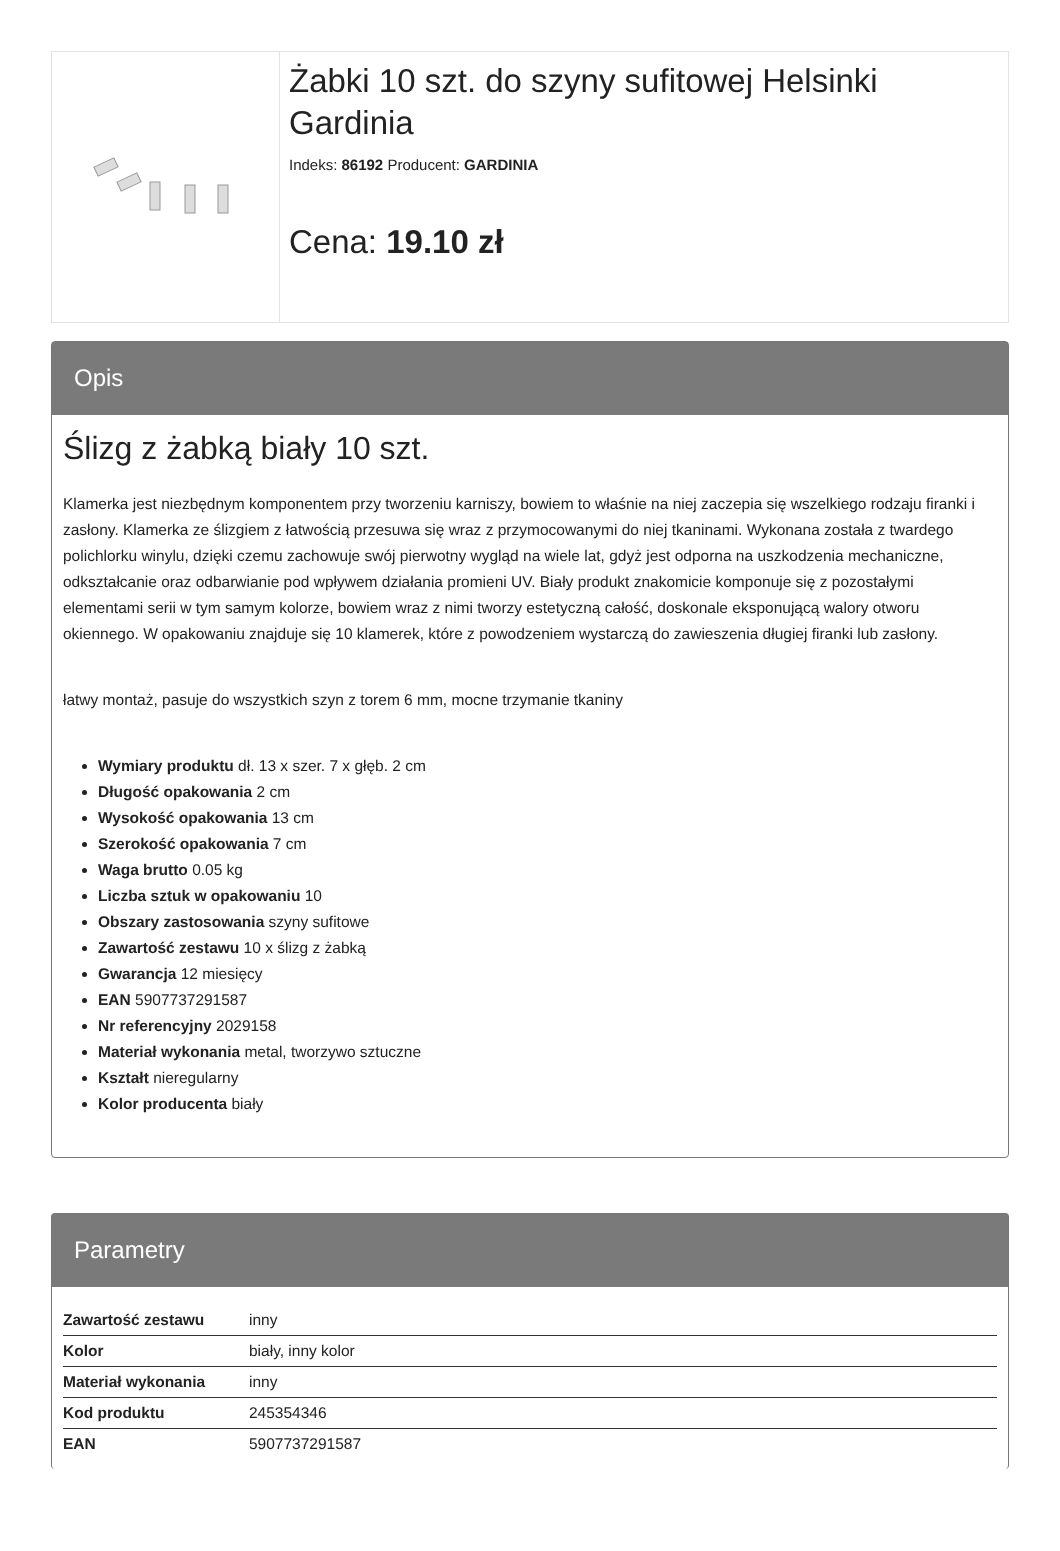Żabki 10 szt. do szyny sufitowej Helsinki Gardinia
Indeks: 86192 Producent: GARDINIA
Cena: 19.10 zł
Opis
Ślizg z żabką biały 10 szt.
Klamerka jest niezbędnym komponentem przy tworzeniu karniszy, bowiem to właśnie na niej zaczepia się wszelkiego rodzaju firanki i zasłony. Klamerka ze ślizgiem z łatwością przesuwa się wraz z przymocowanymi do niej tkaninami. Wykonana została z twardego polichlorku winylu, dzięki czemu zachowuje swój pierwotny wygląd na wiele lat, gdyż jest odporna na uszkodzenia mechaniczne, odkształcanie oraz odbarwianie pod wpływem działania promieni UV. Biały produkt znakomicie komponuje się z pozostałymi elementami serii w tym samym kolorze, bowiem wraz z nimi tworzy estetyczną całość, doskonale eksponującą walory otworu okiennego. W opakowaniu znajduje się 10 klamerek, które z powodzeniem wystarczą do zawieszenia długiej firanki lub zasłony.
łatwy montaż, pasuje do wszystkich szyn z torem 6 mm, mocne trzymanie tkaniny
Wymiary produktu dł. 13 x szer. 7 x głęb. 2 cm
Długość opakowania 2 cm
Wysokość opakowania 13 cm
Szerokość opakowania 7 cm
Waga brutto 0.05 kg
Liczba sztuk w opakowaniu 10
Obszary zastosowania szyny sufitowe
Zawartość zestawu 10 x ślizg z żabką
Gwarancja 12 miesięcy
EAN 5907737291587
Nr referencyjny 2029158
Materiał wykonania metal, tworzywo sztuczne
Kształt nieregularny
Kolor producenta biały
Parametry
| Zawartość zestawu | inny |
| Kolor | biały, inny kolor |
| Materiał wykonania | inny |
| Kod produktu | 245354346 |
| EAN | 5907737291587 |